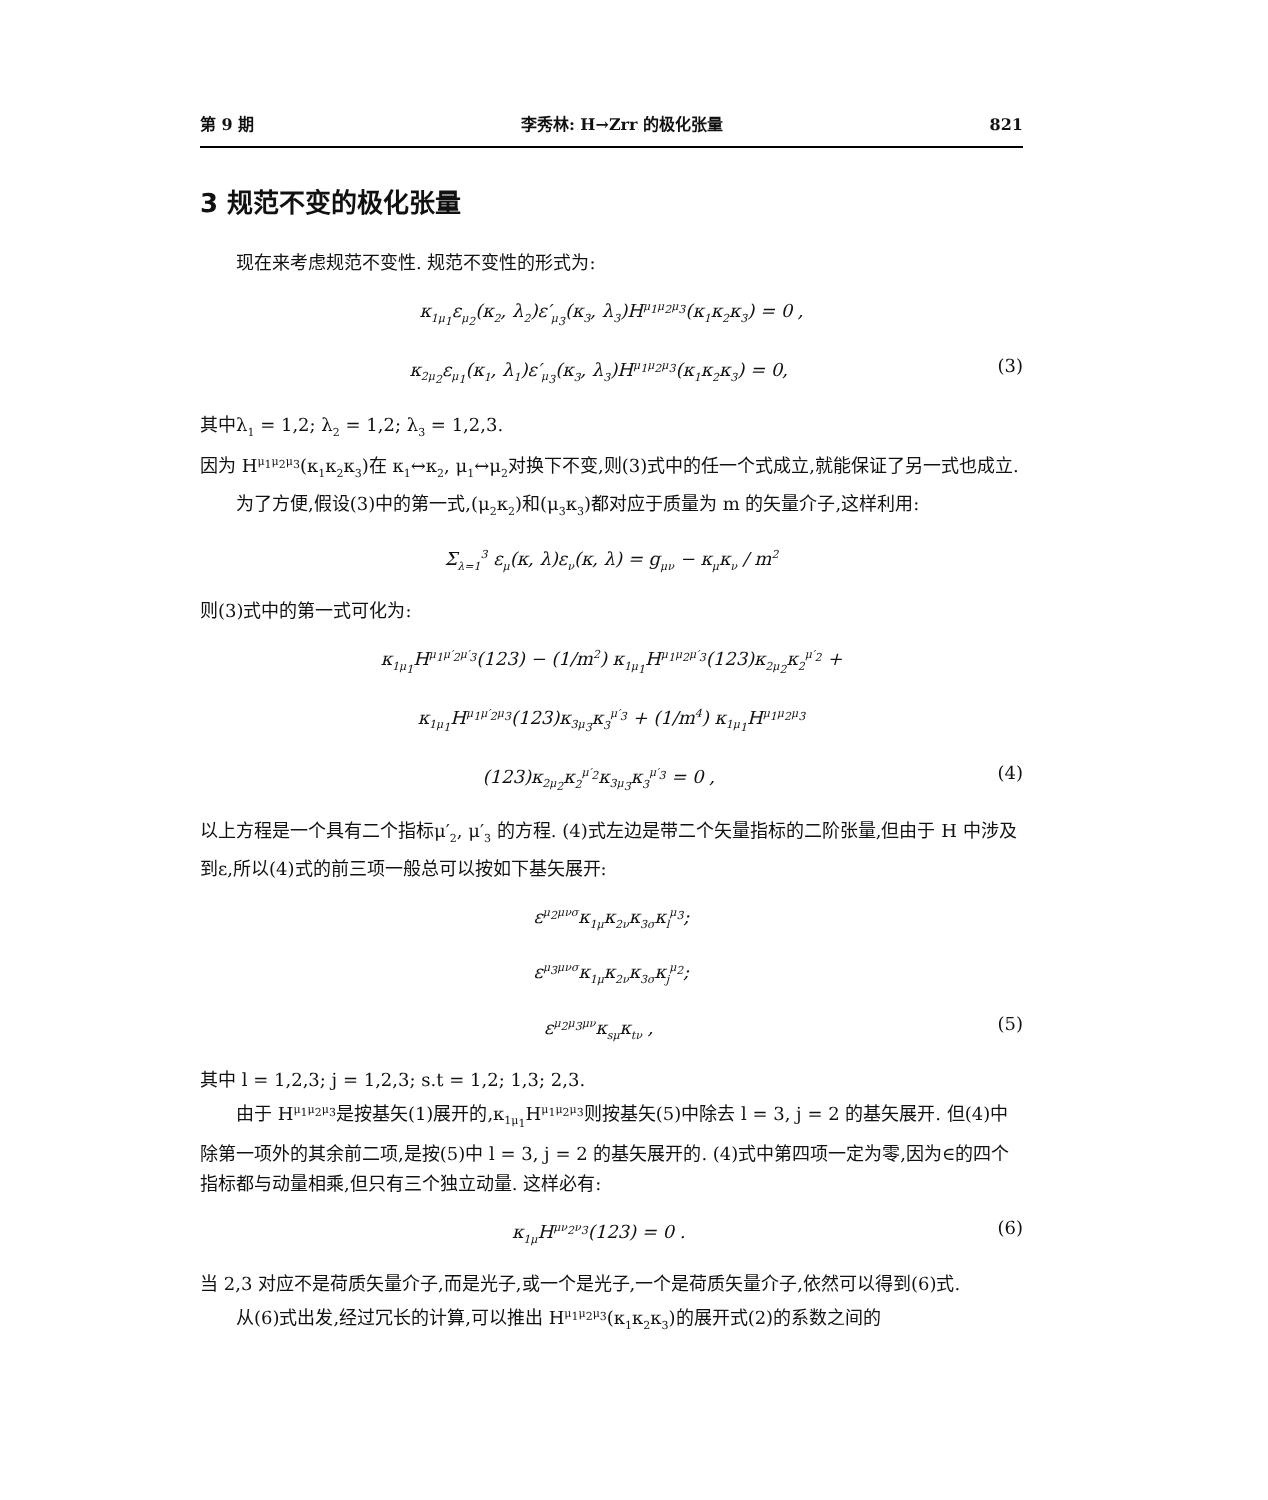第 9 期 李秀林: H→Zrr 的极化张量 821
3 规范不变的极化张量
现在来考虑规范不变性. 规范不变性的形式为:
κ<sub>1μ<sub>1</sub></sub>ε<sub>μ<sub>2</sub></sub>(κ<sub>2</sub>, λ<sub>2</sub>)ε′<sub>μ<sub>3</sub></sub>(κ<sub>3</sub>, λ<sub>3</sub>)H<sup>μ<sub>1</sub>μ<sub>2</sub>μ<sub>3</sub></sup>(κ<sub>1</sub>κ<sub>2</sub>κ<sub>3</sub>) = 0 ,
κ<sub>2μ<sub>2</sub></sub>ε<sub>μ<sub>1</sub></sub>(κ<sub>1</sub>, λ<sub>1</sub>)ε′<sub>μ<sub>3</sub></sub>(κ<sub>3</sub>, λ<sub>3</sub>)H<sup>μ<sub>1</sub>μ<sub>2</sub>μ<sub>3</sub></sup>(κ<sub>1</sub>κ<sub>2</sub>κ<sub>3</sub>) = 0, (3)
其中λ<sub>1</sub> = 1,2; λ<sub>2</sub> = 1,2; λ<sub>3</sub> = 1,2,3.
因为 H<sup>μ<sub>1</sub>μ<sub>2</sub>μ<sub>3</sub></sup>(κ<sub>1</sub>κ<sub>2</sub>κ<sub>3</sub>)在 κ<sub>1</sub>↔κ<sub>2</sub>, μ<sub>1</sub>↔μ<sub>2</sub>对换下不变,则(3)式中的任一个式成立,就能保证了另一式也成立.
为了方便,假设(3)中的第一式,(μ<sub>2</sub>κ<sub>2</sub>)和(μ<sub>3</sub>κ<sub>3</sub>)都对应于质量为 m 的矢量介子,这样利用:
Σ<sub>λ=1</sub><sup>3</sup> ε<sub>μ</sub>(κ, λ)ε<sub>ν</sub>(κ, λ) = g<sub>μν</sub> − κ<sub>μ</sub>κ<sub>ν</sub> / m<sup>2</sup>
则(3)式中的第一式可化为:
κ<sub>1μ<sub>1</sub></sub>H<sup>μ<sub>1</sub>μ′<sub>2</sub>μ′<sub>3</sub></sup>(123) − (1/m<sup>2</sup>) κ<sub>1μ<sub>1</sub></sub>H<sup>μ<sub>1</sub>μ<sub>2</sub>μ′<sub>3</sub></sup>(123)κ<sub>2μ<sub>2</sub></sub>κ<sub>2</sub><sup>μ′<sub>2</sub></sup> +
κ<sub>1μ<sub>1</sub></sub>H<sup>μ<sub>1</sub>μ′<sub>2</sub>μ<sub>3</sub></sup>(123)κ<sub>3μ<sub>3</sub></sub>κ<sub>3</sub><sup>μ′<sub>3</sub></sup> + (1/m<sup>4</sup>) κ<sub>1μ<sub>1</sub></sub>H<sup>μ<sub>1</sub>μ<sub>2</sub>μ<sub>3</sub></sup>
(123)κ<sub>2μ<sub>2</sub></sub>κ<sub>2</sub><sup>μ′<sub>2</sub></sup>κ<sub>3μ<sub>3</sub></sub>κ<sub>3</sub><sup>μ′<sub>3</sub></sup> = 0 , (4)
以上方程是一个具有二个指标μ′<sub>2</sub>, μ′<sub>3</sub> 的方程. (4)式左边是带二个矢量指标的二阶张量,但由于 H 中涉及到ε,所以(4)式的前三项一般总可以按如下基矢展开:
ε<sup>μ<sub>2</sub>μνσ</sup>κ<sub>1μ</sub>κ<sub>2ν</sub>κ<sub>3σ</sub>κ<sub>l</sub><sup>μ<sub>3</sub></sup>;
ε<sup>μ<sub>3</sub>μνσ</sup>κ<sub>1μ</sub>κ<sub>2ν</sub>κ<sub>3σ</sub>κ<sub>j</sub><sup>μ<sub>2</sub></sup>;
ε<sup>μ<sub>2</sub>μ<sub>3</sub>μν</sup>κ<sub>sμ</sub>κ<sub>tν</sub> , (5)
其中 l = 1,2,3; j = 1,2,3; s.t = 1,2; 1,3; 2,3.
由于 H<sup>μ<sub>1</sub>μ<sub>2</sub>μ<sub>3</sub></sup>是按基矢(1)展开的,κ<sub>1μ<sub>1</sub></sub>H<sup>μ<sub>1</sub>μ<sub>2</sub>μ<sub>3</sub></sup>则按基矢(5)中除去 l = 3, j = 2 的基矢展开. 但(4)中除第一项外的其余前二项,是按(5)中 l = 3, j = 2 的基矢展开的. (4)式中第四项一定为零,因为∈的四个指标都与动量相乘,但只有三个独立动量. 这样必有:
κ<sub>1μ</sub>H<sup>μν<sub>2</sub>ν<sub>3</sub></sup>(123) = 0 . (6)
当 2,3 对应不是荷质矢量介子,而是光子,或一个是光子,一个是荷质矢量介子,依然可以得到(6)式.
从(6)式出发,经过冗长的计算,可以推出 H<sup>μ<sub>1</sub>μ<sub>2</sub>μ<sub>3</sub></sup>(κ<sub>1</sub>κ<sub>2</sub>κ<sub>3</sub>)的展开式(2)的系数之间的